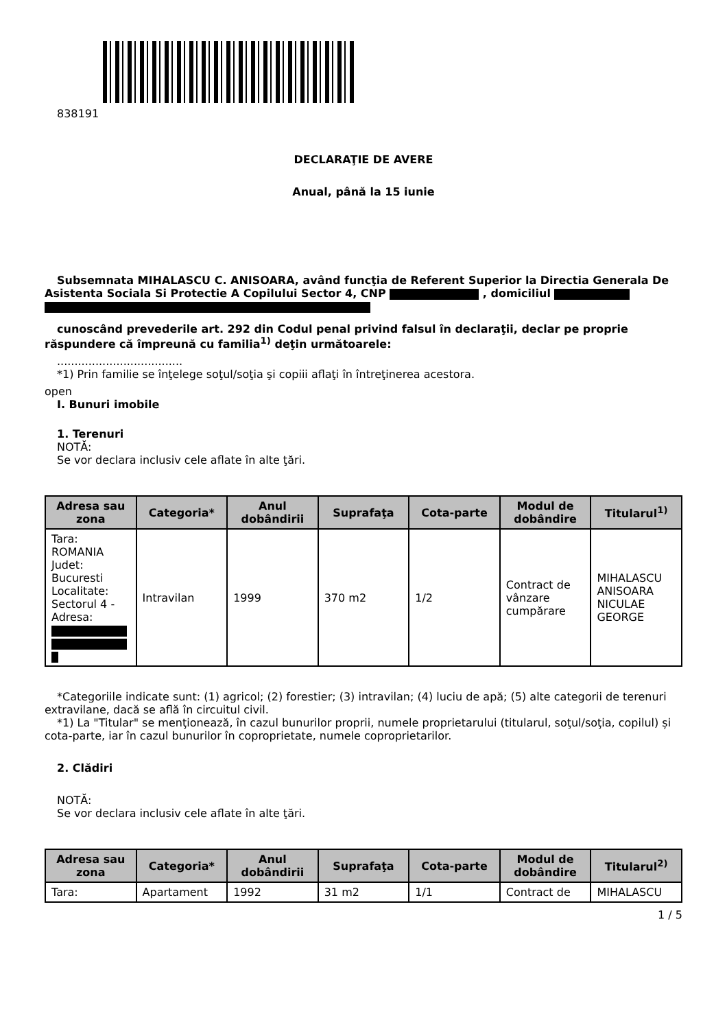838191
DECLARAŢIE DE AVERE
Anual, până la 15 iunie
Subsemnata MIHALASCU C. ANISOARA, având funcţia de Referent Superior la Directia Generala De Asistenta Sociala Si Protectie A Copilului Sector 4, CNP , domiciliul
cunoscând prevederile art. 292 din Codul penal privind falsul în declaraţii, declar pe proprie răspundere că împreună cu familia<sup>1)</sup> deţin următoarele:
....................................
*1) Prin familie se înţelege soţul/soţia şi copiii aflaţi în întreţinerea acestora.
open
I. Bunuri imobile
1. Terenuri
NOTĂ:
Se vor declara inclusiv cele aflate în alte ţări.
| Adresa sau zona | Categoria* | Anul dobândirii | Suprafaţa | Cota-parte | Modul de dobândire | Titularul<sup>1)</sup> |
| --- | --- | --- | --- | --- | --- | --- |
| Tara: ROMANIA Judet: Bucuresti Localitate: Sectorul 4 - Adresa: | Intravilan | 1999 | 370 m2 | 1/2 | Contract de vânzare cumpărare | MIHALASCU ANISOARA NICULAE GEORGE |
*Categoriile indicate sunt: (1) agricol; (2) forestier; (3) intravilan; (4) luciu de apă; (5) alte categorii de terenuri extravilane, dacă se află în circuitul civil.
*1) La "Titular" se menţionează, în cazul bunurilor proprii, numele proprietarului (titularul, soţul/soţia, copilul) și cota-parte, iar în cazul bunurilor în coproprietate, numele coproprietarilor.
2. Clădiri
NOTĂ:
Se vor declara inclusiv cele aflate în alte ţări.
| Adresa sau zona | Categoria* | Anul dobândirii | Suprafaţa | Cota-parte | Modul de dobândire | Titularul<sup>2)</sup> |
| --- | --- | --- | --- | --- | --- | --- |
| Tara: | Apartament | 1992 | 31 m2 | 1/1 | Contract de | MIHALASCU |
1 / 5